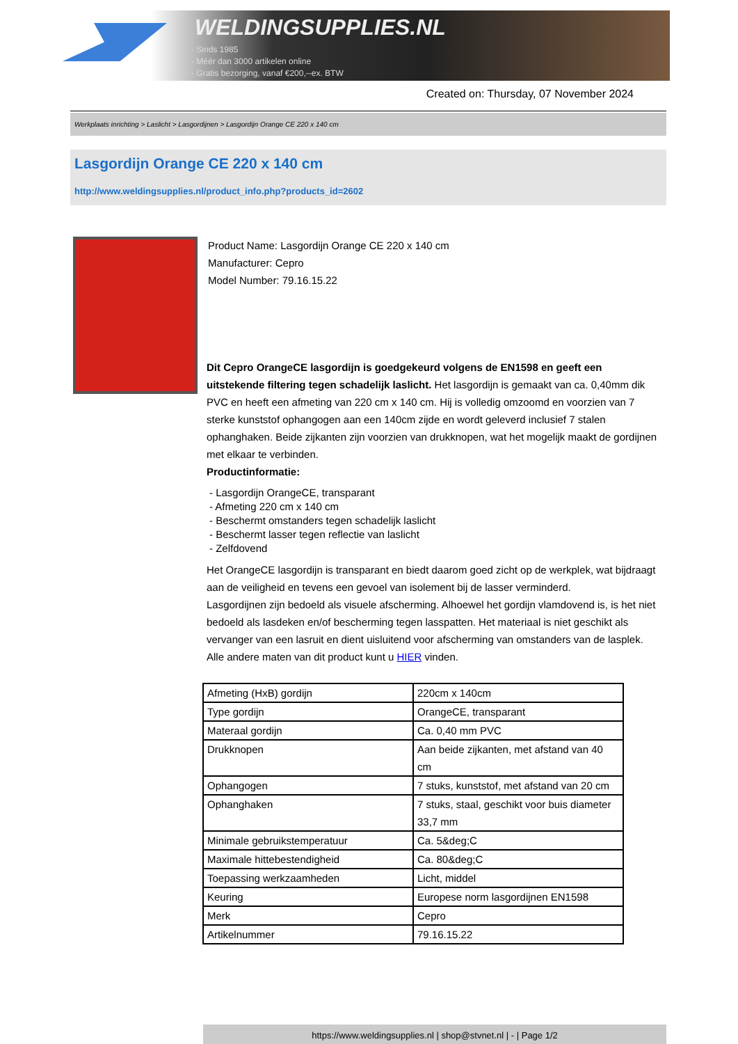WELDINGSUPPLIES.NL
- Sinds 1985
- Méér dan 3000 artikelen online
- Gratis bezorging, vanaf €200,--ex. BTW
Created on: Thursday, 07 November 2024
Werkplaats inrichting > Laslicht > Lasgordijnen > Lasgordijn Orange CE 220 x 140 cm
Lasgordijn Orange CE 220 x 140 cm
http://www.weldingsupplies.nl/product_info.php?products_id=2602
Product Name: Lasgordijn Orange CE 220 x 140 cm
Manufacturer: Cepro
Model Number: 79.16.15.22
Dit Cepro OrangeCE lasgordijn is goedgekeurd volgens de EN1598 en geeft een uitstekende filtering tegen schadelijk laslicht. Het lasgordijn is gemaakt van ca. 0,40mm dik PVC en heeft een afmeting van 220 cm x 140 cm. Hij is volledig omzoomd en voorzien van 7 sterke kunststof ophangogen aan een 140cm zijde en wordt geleverd inclusief 7 stalen ophanghaken. Beide zijkanten zijn voorzien van drukknopen, wat het mogelijk maakt de gordijnen met elkaar te verbinden.
Productinformatie:
- Lasgordijn OrangeCE, transparant
- Afmeting 220 cm x 140 cm
- Beschermt omstanders tegen schadelijk laslicht
- Beschermt lasser tegen reflectie van laslicht
- Zelfdovend
Het OrangeCE lasgordijn is transparant en biedt daarom goed zicht op de werkplek, wat bijdraagt aan de veiligheid en tevens een gevoel van isolement bij de lasser verminderd.
Lasgordijnen zijn bedoeld als visuele afscherming. Alhoewel het gordijn vlamdovend is, is het niet bedoeld als lasdeken en/of bescherming tegen lasspatten. Het materiaal is niet geschikt als vervanger van een lasruit en dient uisluitend voor afscherming van omstanders van de lasplek.
Alle andere maten van dit product kunt u HIER vinden.
| Afmeting (HxB) gordijn | 220cm x 140cm |
| Type gordijn | OrangeCE, transparant |
| Materaal gordijn | Ca. 0,40 mm PVC |
| Drukknopen | Aan beide zijkanten, met afstand van 40 cm |
| Ophangogen | 7 stuks, kunststof, met afstand van 20 cm |
| Ophanghaken | 7 stuks, staal, geschikt voor buis diameter 33,7 mm |
| Minimale gebruikstemperatuur | Ca. 5&deg;C |
| Maximale hittebestendigheid | Ca. 80&deg;C |
| Toepassing werkzaamheden | Licht, middel |
| Keuring | Europese norm lasgordijnen EN1598 |
| Merk | Cepro |
| Artikelnummer | 79.16.15.22 |
https://www.weldingsupplies.nl | shop@stvnet.nl | - | Page 1/2